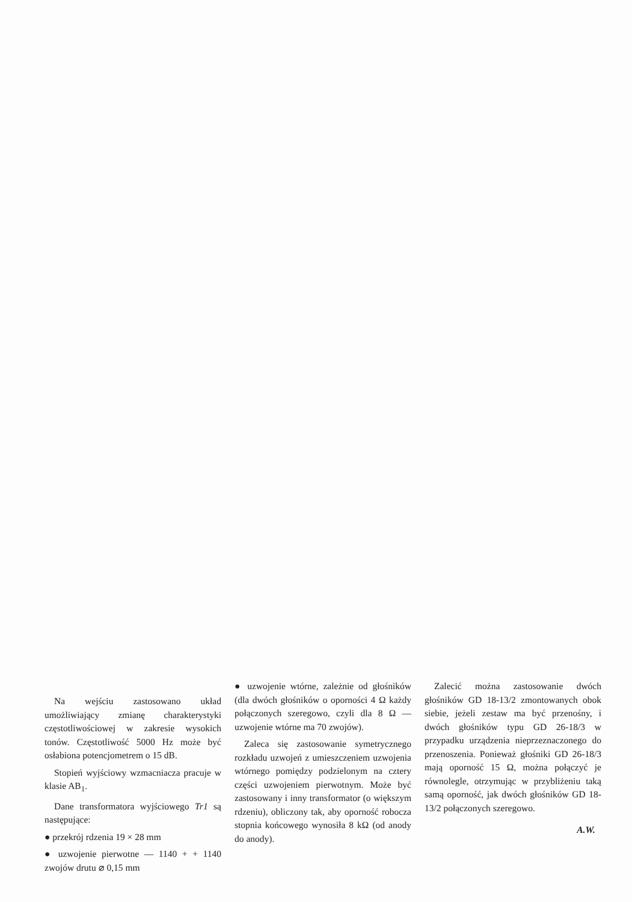Na wejściu zastosowano układ umożliwiający zmianę charakterystyki częstotliwościowej w zakresie wysokich tonów. Częstotliwość 5000 Hz może być osłabiona potencjometrem o 15 dB.
Stopień wyjściowy wzmacniacza pracuje w klasie AB<sub>1</sub>.
Dane transformatora wyjściowego Tr1 są następujące:
● przekrój rdzenia 19 × 28 mm
● uzwojenie pierwotne — 1140 + + 1140 zwojów drutu ⌀ 0,15 mm
● uzwojenie wtórne, zależnie od głośników (dla dwóch głośników o oporności 4 Ω każdy połączonych szeregowo, czyli dla 8 Ω — uzwojenie wtórne ma 70 zwojów).
Zaleca się zastosowanie symetrycznego rozkładu uzwojeń z umieszczeniem uzwojenia wtórnego pomiędzy podzielonym na cztery części uzwojeniem pierwotnym. Może być zastosowany i inny transformator (o większym rdzeniu), obliczony tak, aby oporność robocza stopnia końcowego wynosiła 8 kΩ (od anody do anody).
Zalecić można zastosowanie dwóch głośników GD 18-13/2 zmontowanych obok siebie, jeżeli zestaw ma być przenośny, i dwóch głośników typu GD 26-18/3 w przypadku urządzenia nieprzeznaczonego do przenoszenia. Ponieważ głośniki GD 26-18/3 mają oporność 15 Ω, można połączyć je równolegle, otrzymując w przybliżeniu taką samą oporność, jak dwóch głośników GD 18-13/2 połączonych szeregowo.
A.W.